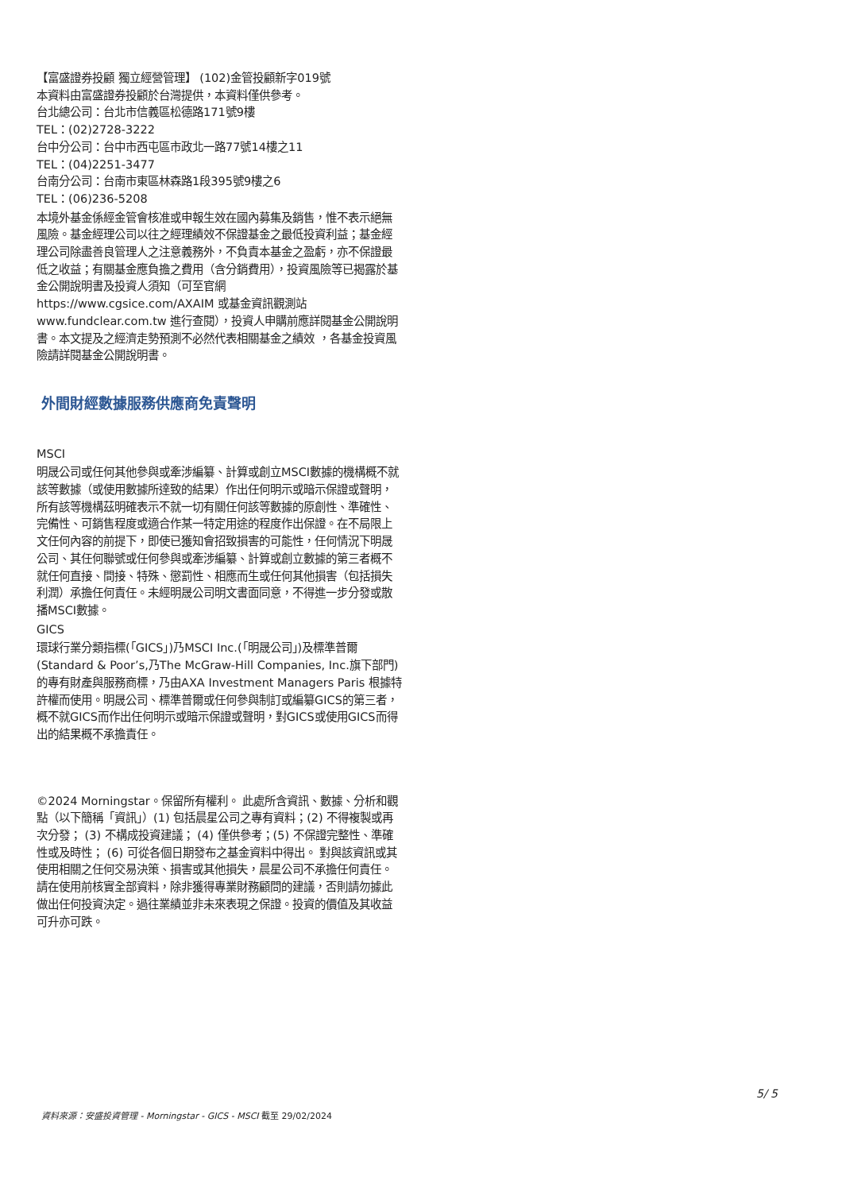【富盛證券投顧 獨立經營管理】 (102)金管投顧新字019號
本資料由富盛證券投顧於台灣提供，本資料僅供參考。
台北總公司：台北市信義區松德路171號9樓
TEL：(02)2728-3222
台中分公司：台中市西屯區市政北一路77號14樓之11
TEL：(04)2251-3477
台南分公司：台南市東區林森路1段395號9樓之6
TEL：(06)236-5208
本境外基金係經金管會核准或申報生效在國內募集及銷售，惟不表示絕無風險。基金經理公司以往之經理績效不保證基金之最低投資利益；基金經理公司除盡善良管理人之注意義務外，不負責本基金之盈虧，亦不保證最低之收益；有關基金應負擔之費用（含分銷費用），投資風險等已揭露於基金公開說明書及投資人須知（可至官網 https://www.cgsice.com/AXAIM 或基金資訊觀測站 www.fundclear.com.tw 進行查閱），投資人申購前應詳閱基金公開說明書。本文提及之經濟走勢預測不必然代表相關基金之績效 ，各基金投資風險請詳閱基金公開說明書。
外間財經數據服務供應商免責聲明
MSCI
明晟公司或任何其他參與或牽涉編纂、計算或創立MSCI數據的機構概不就該等數據（或使用數據所達致的結果）作出任何明示或暗示保證或聲明，所有該等機構茲明確表示不就一切有關任何該等數據的原創性、準確性、完備性、可銷售程度或適合作某一特定用途的程度作出保證。在不局限上文任何內容的前提下，即使已獲知會招致損害的可能性，任何情況下明晟公司、其任何聯號或任何參與或牽涉編纂、計算或創立數據的第三者概不就任何直接、間接、特殊、懲罰性、相應而生或任何其他損害（包括損失利潤）承擔任何責任。未經明晟公司明文書面同意，不得進一步分發或散播MSCI數據。
GICS
環球行業分類指標(「GICS」)乃MSCI Inc.(「明晟公司」)及標準普爾(Standard & Poor’s,乃The McGraw-Hill Companies, Inc.旗下部門)的專有財產與服務商標，乃由AXA Investment Managers Paris 根據特許權而使用。明晟公司、標準普爾或任何參與制訂或編纂GICS的第三者，概不就GICS而作出任何明示或暗示保證或聲明，對GICS或使用GICS而得出的結果概不承擔責任。
©2024 Morningstar。保留所有權利。 此處所含資訊、數據、分析和觀點（以下簡稱「資訊」）(1) 包括晨星公司之專有資料；(2) 不得複製或再次分發； (3) 不構成投資建議； (4) 僅供參考；(5) 不保證完整性、準確性或及時性； (6) 可從各個日期發布之基金資料中得出。 對與該資訊或其使用相關之任何交易決策、損害或其他損失，晨星公司不承擔任何責任。請在使用前核實全部資料，除非獲得專業財務顧問的建議，否則請勿據此做出任何投資決定。過往業績並非未來表現之保證。投資的價值及其收益可升亦可跌。
5/ 5
資料來源：安盛投資管理 - Morningstar - GICS - MSCI 截至 29/02/2024